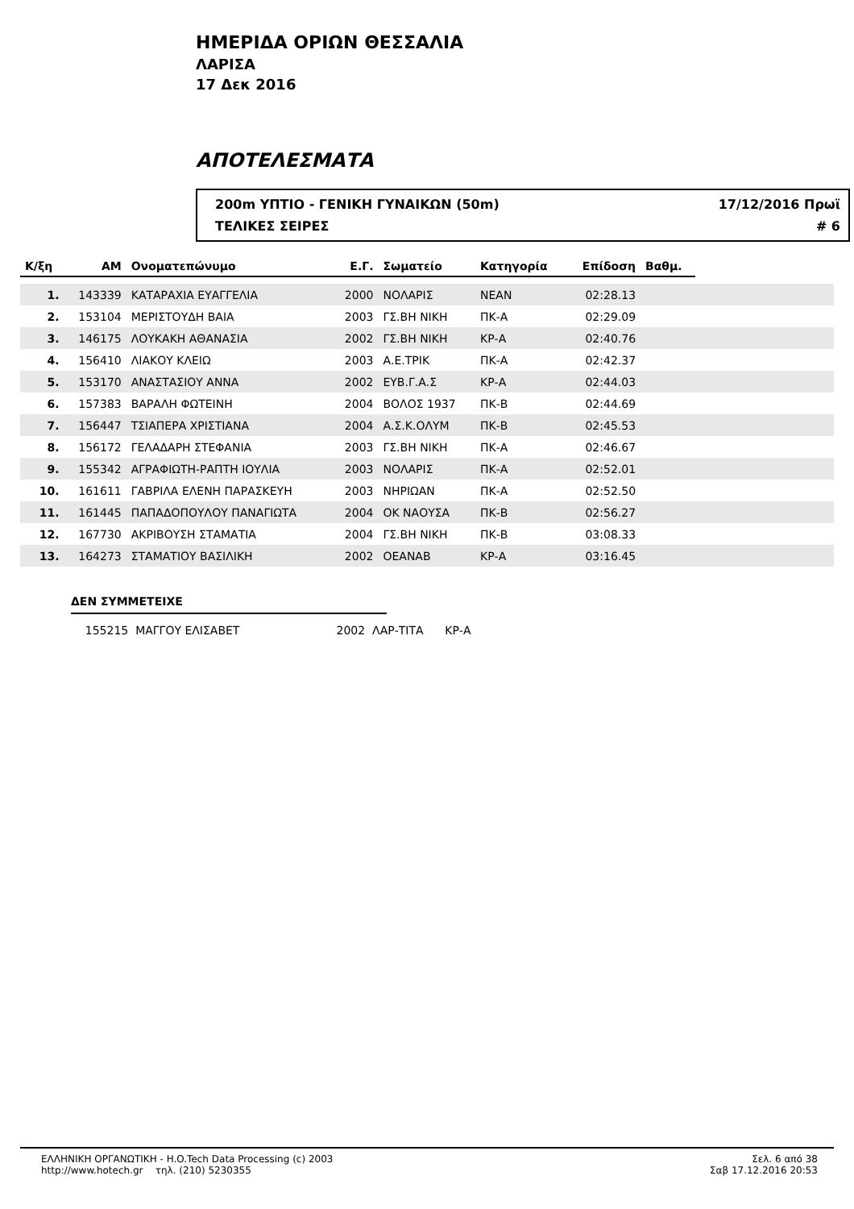ΗΜΕΡΙΔΑ ΟΡΙΩΝ ΘΕΣΣΑΛΙΑ
ΛΑΡΙΣΑ
17 Δεκ 2016
ΑΠΟΤΕΛΕΣΜΑΤΑ
200m ΥΠΤΙΟ - ΓΕΝΙΚΗ ΓΥΝΑΙΚΩΝ (50m) 17/12/2016 Πρωϊ
ΤΕΛΙΚΕΣ ΣΕΙΡΕΣ # 6
| Κ/ξη | ΑΜ | Ονοματεπώνυμο | Ε.Γ. | Σωματείο | Κατηγορία | Επίδοση | Βαθμ. | |
| --- | --- | --- | --- | --- | --- | --- | --- | --- |
| 1. | 143339 | ΚΑΤΑΡΑΧΙΑ ΕΥΑΓΓΕΛΙΑ | 2000 | ΝΟΛΑΡΙΣ | ΝΕΑΝ | 02:28.13 | | |
| 2. | 153104 | ΜΕΡΙΣΤΟΥΔΗ ΒΑΙΑ | 2003 | ΓΣ.ΒΗ ΝΙΚΗ | ΠΚ-Α | 02:29.09 | | |
| 3. | 146175 | ΛΟΥΚΑΚΗ ΑΘΑΝΑΣΙΑ | 2002 | ΓΣ.ΒΗ ΝΙΚΗ | ΚΡ-Α | 02:40.76 | | |
| 4. | 156410 | ΛΙΑΚΟΥ ΚΛΕΙΩ | 2003 | Α.Ε.ΤΡΙΚ | ΠΚ-Α | 02:42.37 | | |
| 5. | 153170 | ΑΝΑΣΤΑΣΙΟΥ ΑΝΝΑ | 2002 | ΕΥΒ.Γ.Α.Σ | ΚΡ-Α | 02:44.03 | | |
| 6. | 157383 | ΒΑΡΑΛΗ ΦΩΤΕΙΝΗ | 2004 | ΒΟΛΟΣ 1937 | ΠΚ-Β | 02:44.69 | | |
| 7. | 156447 | ΤΣΙΑΠΕΡΑ ΧΡΙΣΤΙΑΝΑ | 2004 | Α.Σ.Κ.ΟΛΥΜ | ΠΚ-Β | 02:45.53 | | |
| 8. | 156172 | ΓΕΛΑΔΑΡΗ ΣΤΕΦΑΝΙΑ | 2003 | ΓΣ.ΒΗ ΝΙΚΗ | ΠΚ-Α | 02:46.67 | | |
| 9. | 155342 | ΑΓΡΑΦΙΩΤΗ-ΡΑΠΤΗ ΙΟΥΛΙΑ | 2003 | ΝΟΛΑΡΙΣ | ΠΚ-Α | 02:52.01 | | |
| 10. | 161611 | ΓΑΒΡΙΛΑ ΕΛΕΝΗ ΠΑΡΑΣΚΕΥΗ | 2003 | ΝΗΡΙΩΑΝ | ΠΚ-Α | 02:52.50 | | |
| 11. | 161445 | ΠΑΠΑΔΟΠΟΥΛΟΥ ΠΑΝΑΓΙΩΤΑ | 2004 | ΟΚ ΝΑΟΥΣΑ | ΠΚ-Β | 02:56.27 | | |
| 12. | 167730 | ΑΚΡΙΒΟΥΣΗ ΣΤΑΜΑΤΙΑ | 2004 | ΓΣ.ΒΗ ΝΙΚΗ | ΠΚ-Β | 03:08.33 | | |
| 13. | 164273 | ΣΤΑΜΑΤΙΟΥ ΒΑΣΙΛΙΚΗ | 2002 | ΟΕΑΝΑΒ | ΚΡ-Α | 03:16.45 | | |
ΔΕΝ ΣΥΜΜΕΤΕΙΧΕ
155215 ΜΑΓΓΟΥ ΕΛΙΣΑΒΕΤ 2002 ΛΑΡ-ΤΙΤΑ ΚΡ-Α
ΕΛΛΗΝΙΚΗ ΟΡΓΑΝΩΤΙΚΗ - H.O.Tech Data Processing (c) 2003
http://www.hotech.gr τηλ. (210) 5230355
Σελ. 6 από 38
Σαβ 17.12.2016 20:53